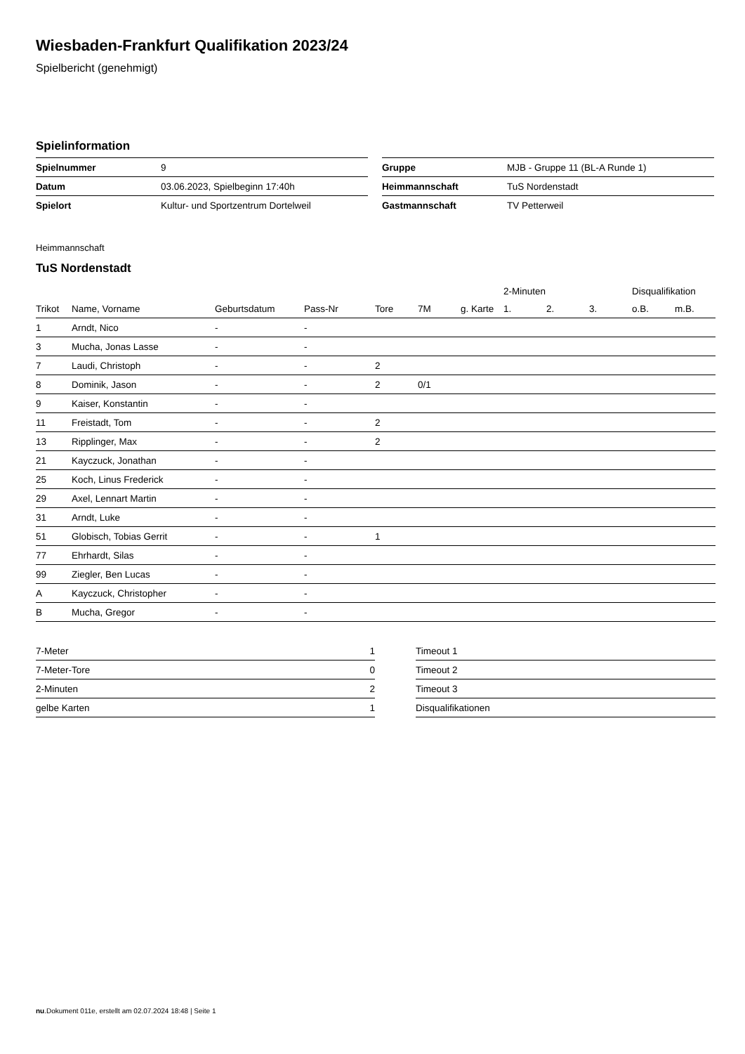Wiesbaden-Frankfurt Qualifikation 2023/24
Spielbericht (genehmigt)
Spielinformation
| Spielnummer | 9 |
| Datum | 03.06.2023, Spielbeginn 17:40h |
| Spielort | Kultur- und Sportzentrum Dortelweil |
| Gruppe | MJB - Gruppe 11 (BL-A Runde 1) |
| Heimmannschaft | TuS Nordenstadt |
| Gastmannschaft | TV Petterweil |
Heimmannschaft
TuS Nordenstadt
| | | | | | | | 2-Minuten | | | Disqualifikation | |
| --- | --- | --- | --- | --- | --- | --- | --- | --- | --- | --- | --- |
| Trikot | Name, Vorname | Geburtsdatum | Pass-Nr | Tore | 7M | g. Karte | 1. | 2. | 3. | o.B. | m.B. |
| 1 | Arndt, Nico | - | - | | | | | | | | |
| 3 | Mucha, Jonas Lasse | - | - | | | | | | | | |
| 7 | Laudi, Christoph | - | - | 2 | | | | | | | |
| 8 | Dominik, Jason | - | - | 2 | 0/1 | | | | | | |
| 9 | Kaiser, Konstantin | - | - | | | | | | | | |
| 11 | Freistadt, Tom | - | - | 2 | | | | | | | |
| 13 | Ripplinger, Max | - | - | 2 | | | | | | | |
| 21 | Kayczuck, Jonathan | - | - | | | | | | | | |
| 25 | Koch, Linus Frederick | - | - | | | | | | | | |
| 29 | Axel, Lennart Martin | - | - | | | | | | | | |
| 31 | Arndt, Luke | - | - | | | | | | | | |
| 51 | Globisch, Tobias Gerrit | - | - | 1 | | | | | | | |
| 77 | Ehrhardt, Silas | - | - | | | | | | | | |
| 99 | Ziegler, Ben Lucas | - | - | | | | | | | | |
| A | Kayczuck, Christopher | - | - | | | | | | | | |
| B | Mucha, Gregor | - | - | | | | | | | | |
| 7-Meter | 1 |
| 7-Meter-Tore | 0 |
| 2-Minuten | 2 |
| gelbe Karten | 1 |
| Timeout 1 |
| Timeout 2 |
| Timeout 3 |
| Disqualifikationen |
nu.Dokument 011e, erstellt am 02.07.2024 18:48 | Seite 1